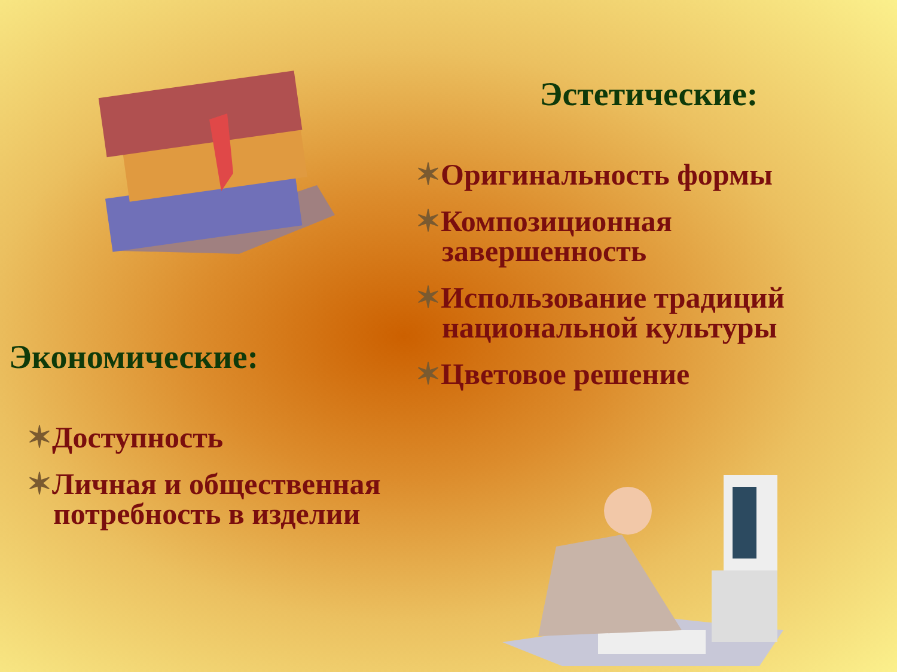Эстетические:
✶Оригинальность формы
✶Композиционная завершенность
✶Использование традиций национальной культуры
✶Цветовое решение
Экономические:
✶Доступность
✶Личная и общественная потребность в изделии